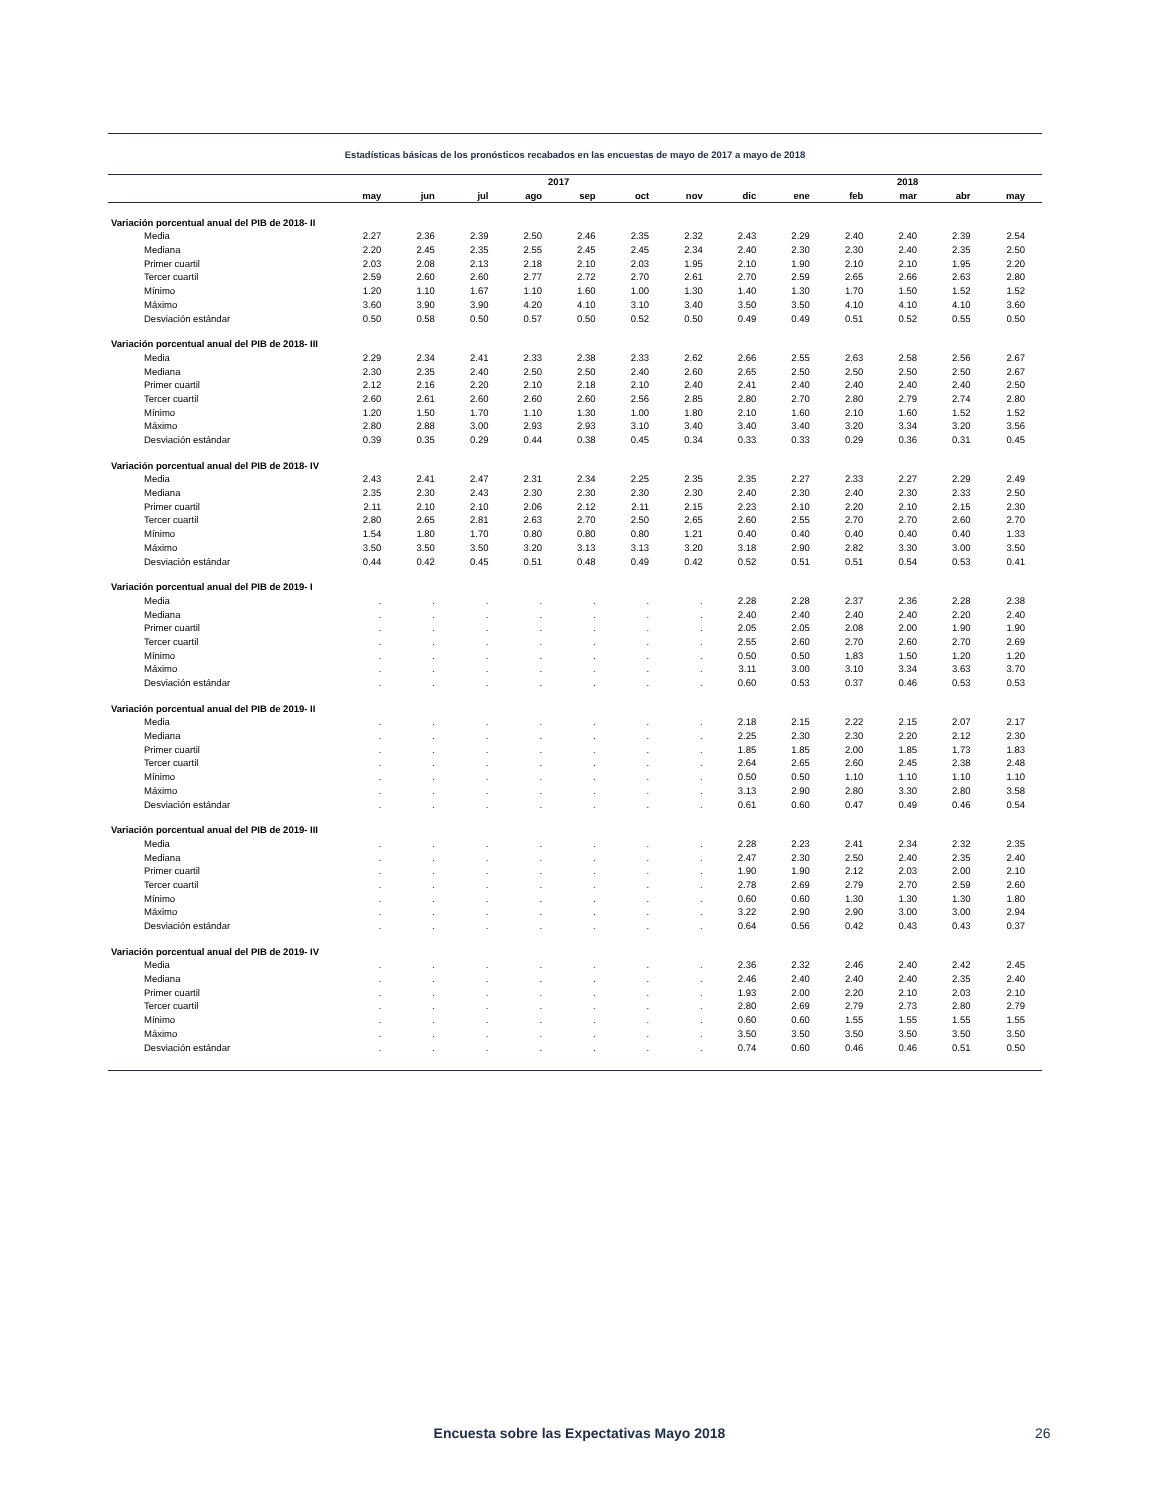Estadísticas básicas de los pronósticos recabados en las encuestas de mayo de 2017 a mayo de 2018
| | 2017 | | | | | | | | 2018 | | | | |
| --- | --- | --- | --- | --- | --- | --- | --- | --- | --- | --- | --- | --- | --- |
| | may | jun | jul | ago | sep | oct | nov | dic | ene | feb | mar | abr | may |
| Variación porcentual anual del PIB de 2018- II | | | | | | | | | | | | | |
| Media | 2.27 | 2.36 | 2.39 | 2.50 | 2.46 | 2.35 | 2.32 | 2.43 | 2.29 | 2.40 | 2.40 | 2.39 | 2.54 |
| Mediana | 2.20 | 2.45 | 2.35 | 2.55 | 2.45 | 2.45 | 2.34 | 2.40 | 2.30 | 2.30 | 2.40 | 2.35 | 2.50 |
| Primer cuartil | 2.03 | 2.08 | 2.13 | 2.18 | 2.10 | 2.03 | 1.95 | 2.10 | 1.90 | 2.10 | 2.10 | 1.95 | 2.20 |
| Tercer cuartil | 2.59 | 2.60 | 2.60 | 2.77 | 2.72 | 2.70 | 2.61 | 2.70 | 2.59 | 2.65 | 2.66 | 2.63 | 2.80 |
| Mínimo | 1.20 | 1.10 | 1.67 | 1.10 | 1.60 | 1.00 | 1.30 | 1.40 | 1.30 | 1.70 | 1.50 | 1.52 | 1.52 |
| Máximo | 3.60 | 3.90 | 3.90 | 4.20 | 4.10 | 3.10 | 3.40 | 3.50 | 3.50 | 4.10 | 4.10 | 4.10 | 3.60 |
| Desviación estándar | 0.50 | 0.58 | 0.50 | 0.57 | 0.50 | 0.52 | 0.50 | 0.49 | 0.49 | 0.51 | 0.52 | 0.55 | 0.50 |
| Variación porcentual anual del PIB de 2018- III | | | | | | | | | | | | | |
| Media | 2.29 | 2.34 | 2.41 | 2.33 | 2.38 | 2.33 | 2.62 | 2.66 | 2.55 | 2.63 | 2.58 | 2.56 | 2.67 |
| Mediana | 2.30 | 2.35 | 2.40 | 2.50 | 2.50 | 2.40 | 2.60 | 2.65 | 2.50 | 2.50 | 2.50 | 2.50 | 2.67 |
| Primer cuartil | 2.12 | 2.16 | 2.20 | 2.10 | 2.18 | 2.10 | 2.40 | 2.41 | 2.40 | 2.40 | 2.40 | 2.40 | 2.50 |
| Tercer cuartil | 2.60 | 2.61 | 2.60 | 2.60 | 2.60 | 2.56 | 2.85 | 2.80 | 2.70 | 2.80 | 2.79 | 2.74 | 2.80 |
| Mínimo | 1.20 | 1.50 | 1.70 | 1.10 | 1.30 | 1.00 | 1.80 | 2.10 | 1.60 | 2.10 | 1.60 | 1.52 | 1.52 |
| Máximo | 2.80 | 2.88 | 3.00 | 2.93 | 2.93 | 3.10 | 3.40 | 3.40 | 3.40 | 3.20 | 3.34 | 3.20 | 3.56 |
| Desviación estándar | 0.39 | 0.35 | 0.29 | 0.44 | 0.38 | 0.45 | 0.34 | 0.33 | 0.33 | 0.29 | 0.36 | 0.31 | 0.45 |
| Variación porcentual anual del PIB de 2018- IV | | | | | | | | | | | | | |
| Media | 2.43 | 2.41 | 2.47 | 2.31 | 2.34 | 2.25 | 2.35 | 2.35 | 2.27 | 2.33 | 2.27 | 2.29 | 2.49 |
| Mediana | 2.35 | 2.30 | 2.43 | 2.30 | 2.30 | 2.30 | 2.30 | 2.40 | 2.30 | 2.40 | 2.30 | 2.33 | 2.50 |
| Primer cuartil | 2.11 | 2.10 | 2.10 | 2.06 | 2.12 | 2.11 | 2.15 | 2.23 | 2.10 | 2.20 | 2.10 | 2.15 | 2.30 |
| Tercer cuartil | 2.80 | 2.65 | 2.81 | 2.63 | 2.70 | 2.50 | 2.65 | 2.60 | 2.55 | 2.70 | 2.70 | 2.60 | 2.70 |
| Mínimo | 1.54 | 1.80 | 1.70 | 0.80 | 0.80 | 0.80 | 1.21 | 0.40 | 0.40 | 0.40 | 0.40 | 0.40 | 1.33 |
| Máximo | 3.50 | 3.50 | 3.50 | 3.20 | 3.13 | 3.13 | 3.20 | 3.18 | 2.90 | 2.82 | 3.30 | 3.00 | 3.50 |
| Desviación estándar | 0.44 | 0.42 | 0.45 | 0.51 | 0.48 | 0.49 | 0.42 | 0.52 | 0.51 | 0.51 | 0.54 | 0.53 | 0.41 |
| Variación porcentual anual del PIB de 2019- I | | | | | | | | | | | | | |
| Media | . | . | . | . | . | . | . | 2.28 | 2.28 | 2.37 | 2.36 | 2.28 | 2.38 |
| Mediana | . | . | . | . | . | . | . | 2.40 | 2.40 | 2.40 | 2.40 | 2.20 | 2.40 |
| Primer cuartil | . | . | . | . | . | . | . | 2.05 | 2.05 | 2.08 | 2.00 | 1.90 | 1.90 |
| Tercer cuartil | . | . | . | . | . | . | . | 2.55 | 2.60 | 2.70 | 2.60 | 2.70 | 2.69 |
| Mínimo | . | . | . | . | . | . | . | 0.50 | 0.50 | 1.83 | 1.50 | 1.20 | 1.20 |
| Máximo | . | . | . | . | . | . | . | 3.11 | 3.00 | 3.10 | 3.34 | 3.63 | 3.70 |
| Desviación estándar | . | . | . | . | . | . | . | 0.60 | 0.53 | 0.37 | 0.46 | 0.53 | 0.53 |
| Variación porcentual anual del PIB de 2019- II | | | | | | | | | | | | | |
| Media | . | . | . | . | . | . | . | 2.18 | 2.15 | 2.22 | 2.15 | 2.07 | 2.17 |
| Mediana | . | . | . | . | . | . | . | 2.25 | 2.30 | 2.30 | 2.20 | 2.12 | 2.30 |
| Primer cuartil | . | . | . | . | . | . | . | 1.85 | 1.85 | 2.00 | 1.85 | 1.73 | 1.83 |
| Tercer cuartil | . | . | . | . | . | . | . | 2.64 | 2.65 | 2.60 | 2.45 | 2.38 | 2.48 |
| Mínimo | . | . | . | . | . | . | . | 0.50 | 0.50 | 1.10 | 1.10 | 1.10 | 1.10 |
| Máximo | . | . | . | . | . | . | . | 3.13 | 2.90 | 2.80 | 3.30 | 2.80 | 3.58 |
| Desviación estándar | . | . | . | . | . | . | . | 0.61 | 0.60 | 0.47 | 0.49 | 0.46 | 0.54 |
| Variación porcentual anual del PIB de 2019- III | | | | | | | | | | | | | |
| Media | . | . | . | . | . | . | . | 2.28 | 2.23 | 2.41 | 2.34 | 2.32 | 2.35 |
| Mediana | . | . | . | . | . | . | . | 2.47 | 2.30 | 2.50 | 2.40 | 2.35 | 2.40 |
| Primer cuartil | . | . | . | . | . | . | . | 1.90 | 1.90 | 2.12 | 2.03 | 2.00 | 2.10 |
| Tercer cuartil | . | . | . | . | . | . | . | 2.78 | 2.69 | 2.79 | 2.70 | 2.59 | 2.60 |
| Mínimo | . | . | . | . | . | . | . | 0.60 | 0.60 | 1.30 | 1.30 | 1.30 | 1.80 |
| Máximo | . | . | . | . | . | . | . | 3.22 | 2.90 | 2.90 | 3.00 | 3.00 | 2.94 |
| Desviación estándar | . | . | . | . | . | . | . | 0.64 | 0.56 | 0.42 | 0.43 | 0.43 | 0.37 |
| Variación porcentual anual del PIB de 2019- IV | | | | | | | | | | | | | |
| Media | . | . | . | . | . | . | . | 2.36 | 2.32 | 2.46 | 2.40 | 2.42 | 2.45 |
| Mediana | . | . | . | . | . | . | . | 2.46 | 2.40 | 2.40 | 2.40 | 2.35 | 2.40 |
| Primer cuartil | . | . | . | . | . | . | . | 1.93 | 2.00 | 2.20 | 2.10 | 2.03 | 2.10 |
| Tercer cuartil | . | . | . | . | . | . | . | 2.80 | 2.69 | 2.79 | 2.73 | 2.80 | 2.79 |
| Mínimo | . | . | . | . | . | . | . | 0.60 | 0.60 | 1.55 | 1.55 | 1.55 | 1.55 |
| Máximo | . | . | . | . | . | . | . | 3.50 | 3.50 | 3.50 | 3.50 | 3.50 | 3.50 |
| Desviación estándar | . | . | . | . | . | . | . | 0.74 | 0.60 | 0.46 | 0.46 | 0.51 | 0.50 |
Encuesta sobre las Expectativas Mayo 2018 26